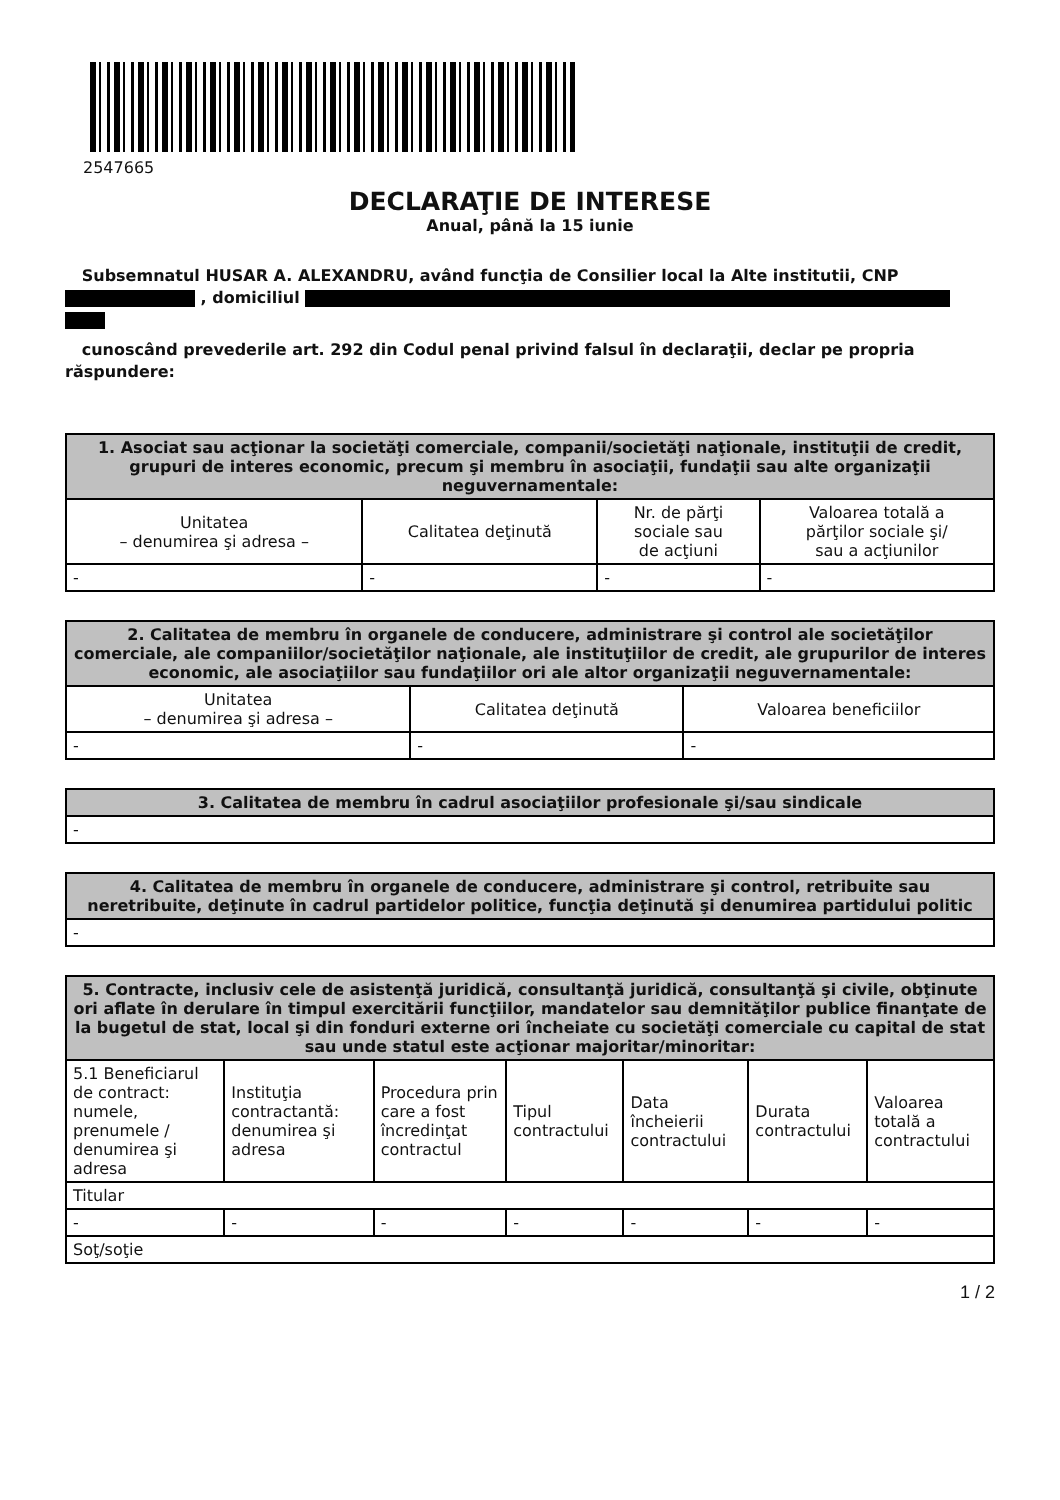2547665
DECLARAŢIE DE INTERESE
Anual, până la 15 iunie
Subsemnatul HUSAR A. ALEXANDRU, având funcţia de Consilier local la Alte institutii, CNP
, domiciliul
cunoscând prevederile art. 292 din Codul penal privind falsul în declaraţii, declar pe propria răspundere:
| 1. Asociat sau acţionar la societăţi comerciale, companii/societăţi naţionale, instituţii de credit, grupuri de interes economic, precum şi membru în asociaţii, fundaţii sau alte organizaţii neguvernamentale: | | | |
| --- | --- | --- | --- |
| Unitatea – denumirea şi adresa – | Calitatea deţinută | Nr. de părţi sociale sau de acţiuni | Valoarea totală a părţilor sociale şi/ sau a acţiunilor |
| - | - | - | - |
| 2. Calitatea de membru în organele de conducere, administrare şi control ale societăţilor comerciale, ale companiilor/societăţilor naţionale, ale instituţiilor de credit, ale grupurilor de interes economic, ale asociaţiilor sau fundaţiilor ori ale altor organizaţii neguvernamentale: | | |
| --- | --- | --- |
| Unitatea – denumirea şi adresa – | Calitatea deţinută | Valoarea beneficiilor |
| - | - | - |
| 3. Calitatea de membru în cadrul asociaţiilor profesionale şi/sau sindicale |
| --- |
| - |
| 4. Calitatea de membru în organele de conducere, administrare şi control, retribuite sau neretribuite, deţinute în cadrul partidelor politice, funcţia deţinută şi denumirea partidului politic |
| --- |
| - |
| 5. Contracte, inclusiv cele de asistenţă juridică, consultanţă juridică, consultanţă şi civile, obţinute ori aflate în derulare în timpul exercitării funcţiilor, mandatelor sau demnităţilor publice finanţate de la bugetul de stat, local şi din fonduri externe ori încheiate cu societăţi comerciale cu capital de stat sau unde statul este acţionar majoritar/minoritar: | | | | | | |
| --- | --- | --- | --- | --- | --- | --- |
| 5.1 Beneficiarul de contract: numele, prenumele / denumirea şi adresa | Instituţia contractantă: denumirea şi adresa | Procedura prin care a fost încredinţat contractul | Tipul contractului | Data încheierii contractului | Durata contractului | Valoarea totală a contractului |
| Titular | | | | | | |
| - | - | - | - | - | - | - |
| Soţ/soţie | | | | | | |
1 / 2